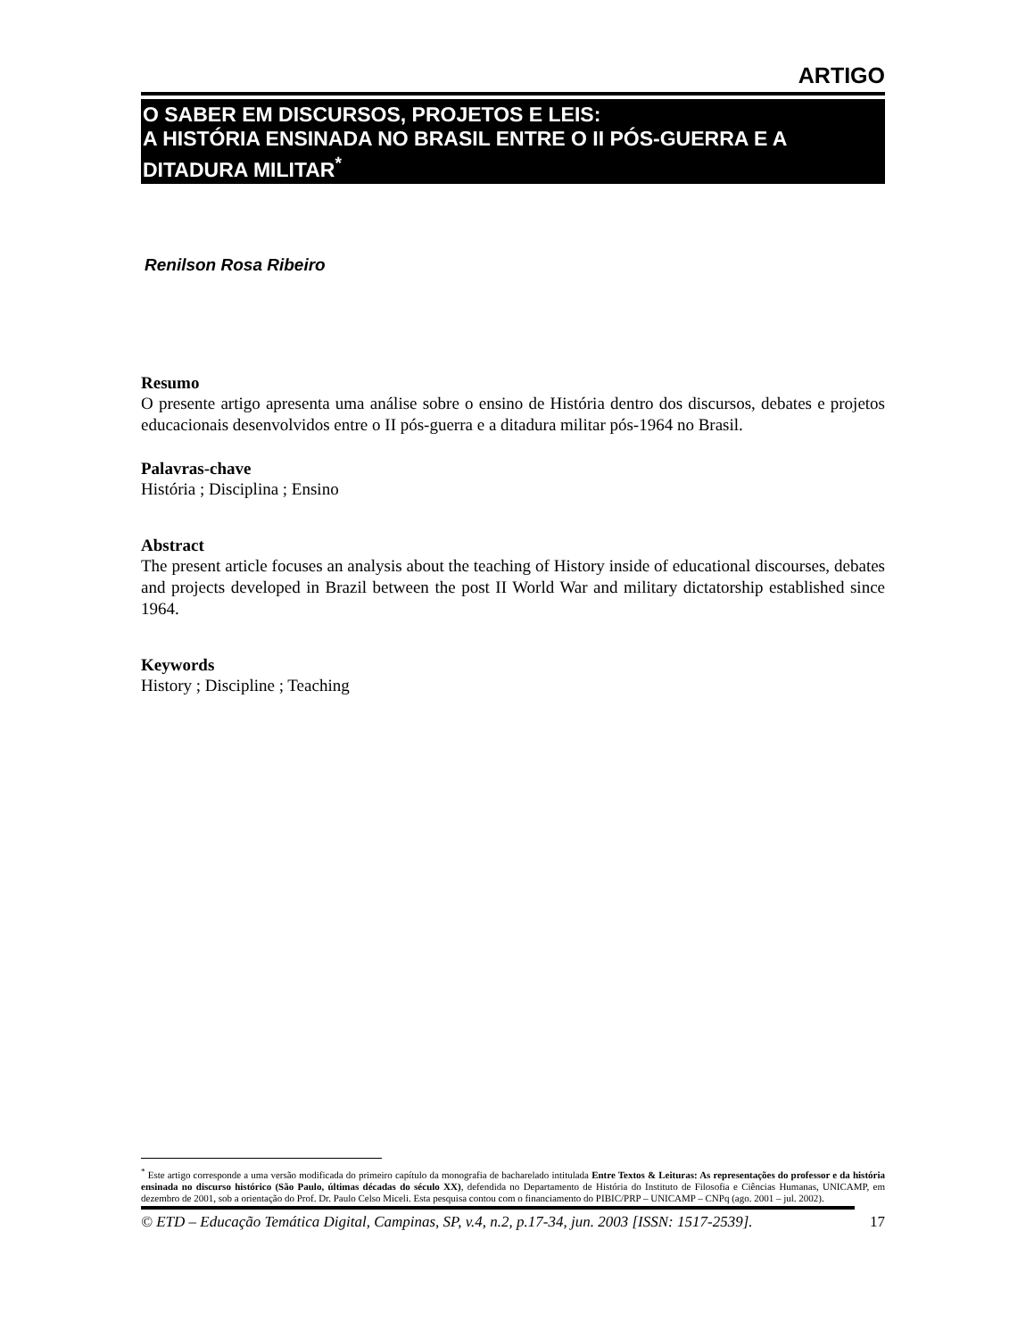ARTIGO
O SABER EM DISCURSOS, PROJETOS E LEIS:
A HISTÓRIA ENSINADA NO BRASIL ENTRE O II PÓS-GUERRA E A DITADURA MILITAR<sup>*</sup>
Renilson Rosa Ribeiro
Resumo
O presente artigo apresenta uma análise sobre o ensino de História dentro dos discursos, debates e projetos educacionais desenvolvidos entre o II pós-guerra e a ditadura militar pós-1964 no Brasil.
Palavras-chave
História ; Disciplina ; Ensino
Abstract
The present article focuses an analysis about the teaching of History inside of educational discourses, debates and projects developed in Brazil between the post II World War and military dictatorship established since 1964.
Keywords
History ; Discipline ; Teaching
<sup>*</sup> Este artigo corresponde a uma versão modificada do primeiro capítulo da monografia de bacharelado intitulada Entre Textos & Leituras: As representações do professor e da história ensinada no discurso histórico (São Paulo, últimas décadas do século XX), defendida no Departamento de História do Instituto de Filosofia e Ciências Humanas, UNICAMP, em dezembro de 2001, sob a orientação do Prof. Dr. Paulo Celso Miceli. Esta pesquisa contou com o financiamento do PIBIC/PRP – UNICAMP – CNPq (ago. 2001 – jul. 2002).
© ETD – Educação Temática Digital, Campinas, SP, v.4, n.2, p.17-34, jun. 2003 [ISSN: 1517-2539]. 17